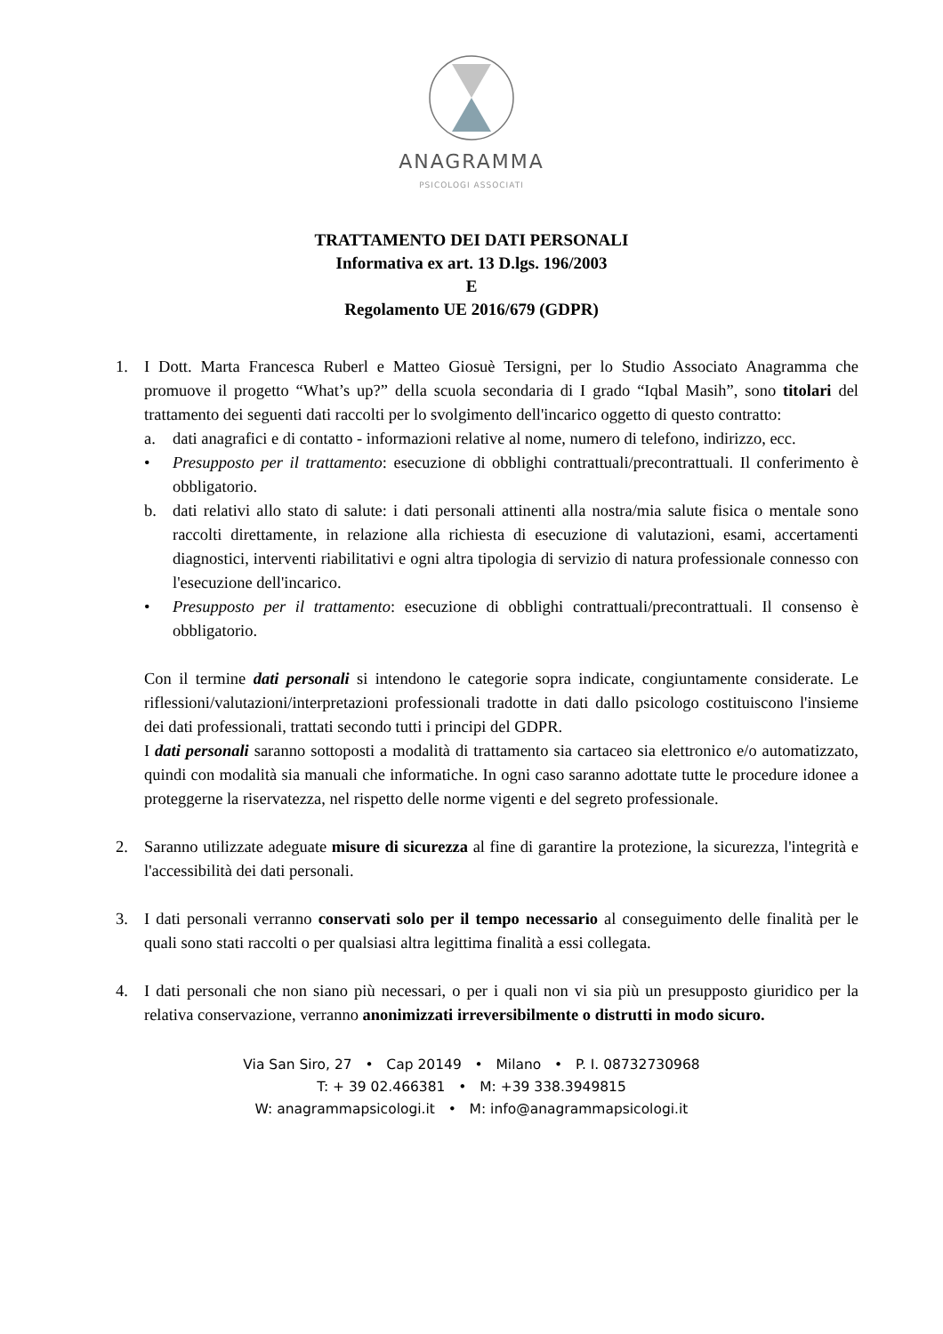ANAGRAMMA
PSICOLOGI ASSOCIATI
TRATTAMENTO DEI DATI PERSONALI
Informativa ex art. 13 D.lgs. 196/2003
E
Regolamento UE 2016/679 (GDPR)
1. I Dott. Marta Francesca Ruberl e Matteo Giosuè Tersigni, per lo Studio Associato Anagramma che promuove il progetto “What’s up?” della scuola secondaria di I grado “Iqbal Masih”, sono titolari del trattamento dei seguenti dati raccolti per lo svolgimento dell'incarico oggetto di questo contratto:
a. dati anagrafici e di contatto - informazioni relative al nome, numero di telefono, indirizzo, ecc.
• Presupposto per il trattamento: esecuzione di obblighi contrattuali/precontrattuali. Il conferimento è obbligatorio.
b. dati relativi allo stato di salute: i dati personali attinenti alla nostra/mia salute fisica o mentale sono raccolti direttamente, in relazione alla richiesta di esecuzione di valutazioni, esami, accertamenti diagnostici, interventi riabilitativi e ogni altra tipologia di servizio di natura professionale connesso con l'esecuzione dell'incarico.
• Presupposto per il trattamento: esecuzione di obblighi contrattuali/precontrattuali. Il consenso è obbligatorio.
Con il termine dati personali si intendono le categorie sopra indicate, congiuntamente considerate. Le riflessioni/valutazioni/interpretazioni professionali tradotte in dati dallo psicologo costituiscono l'insieme dei dati professionali, trattati secondo tutti i principi del GDPR.
I dati personali saranno sottoposti a modalità di trattamento sia cartaceo sia elettronico e/o automatizzato, quindi con modalità sia manuali che informatiche. In ogni caso saranno adottate tutte le procedure idonee a proteggerne la riservatezza, nel rispetto delle norme vigenti e del segreto professionale.
2. Saranno utilizzate adeguate misure di sicurezza al fine di garantire la protezione, la sicurezza, l'integrità e l'accessibilità dei dati personali.
3. I dati personali verranno conservati solo per il tempo necessario al conseguimento delle finalità per le quali sono stati raccolti o per qualsiasi altra legittima finalità a essi collegata.
4. I dati personali che non siano più necessari, o per i quali non vi sia più un presupposto giuridico per la relativa conservazione, verranno anonimizzati irreversibilmente o distrutti in modo sicuro.
Via San Siro, 27 • Cap 20149 • Milano • P. I. 08732730968
T: + 39 02.466381 • M: +39 338.3949815
W: anagrammapsicologi.it • M: info@anagrammapsicologi.it